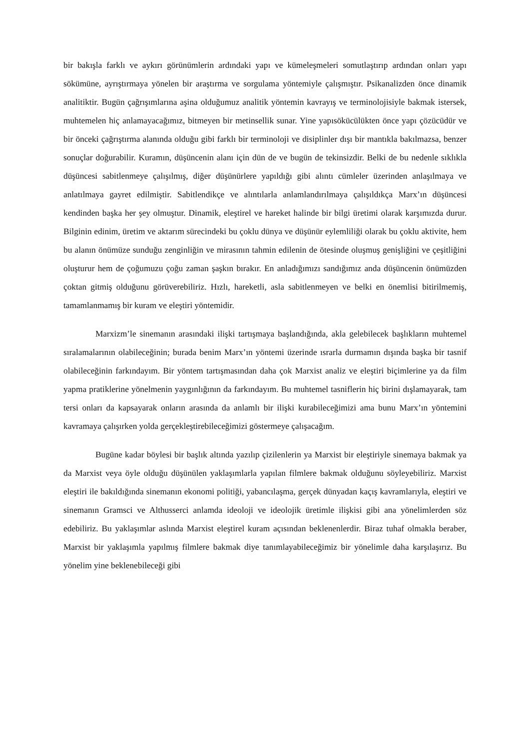bir bakışla farklı ve aykırı görünümlerin ardındaki yapı ve kümeleşmeleri somutlaştırıp ardından onları yapı sökümüne, ayrıştırmaya yönelen bir araştırma ve sorgulama yöntemiyle çalışmıştır. Psikanalizden önce dinamik analitiktir. Bugün çağrışımlarına aşina olduğumuz analitik yöntemin kavrayış ve terminolojisiyle bakmak istersek, muhtemelen hiç anlamayacağımız, bitmeyen bir metinsellik sunar. Yine yapısökücülükten önce yapı çözücüdür ve bir önceki çağrıştırma alanında olduğu gibi farklı bir terminoloji ve disiplinler dışı bir mantıkla bakılmazsa, benzer sonuçlar doğurabilir. Kuramın, düşüncenin alanı için dün de ve bugün de tekinsizdir. Belki de bu nedenle sıklıkla düşüncesi sabitlenmeye çalışılmış, diğer düşünürlere yapıldığı gibi alıntı cümleler üzerinden anlaşılmaya ve anlatılmaya gayret edilmiştir. Sabitlendikçe ve alıntılarla anlamlandırılmaya çalışıldıkça Marx’ın düşüncesi kendinden başka her şey olmuştur. Dinamik, eleştirel ve hareket halinde bir bilgi üretimi olarak karşımızda durur. Bilginin edinim, üretim ve aktarım sürecindeki bu çoklu dünya ve düşünür eylemliliği olarak bu çoklu aktivite, hem bu alanın önümüze sunduğu zenginliğin ve mirasının tahmin edilenin de ötesinde oluşmuş genişliğini ve çeşitliğini oluşturur hem de çoğumuzu çoğu zaman şaşkın bırakır. En anladığımızı sandığımız anda düşüncenin önümüzden çoktan gitmiş olduğunu görüverebiliriz. Hızlı, hareketli, asla sabitlenmeyen ve belki en önemlisi bitirilmemiş, tamamlanmamış bir kuram ve eleştiri yöntemidir.
Marxizm’le sinemanın arasındaki ilişki tartışmaya başlandığında, akla gelebilecek başlıkların muhtemel sıralamalarının olabileceğinin; burada benim Marx’ın yöntemi üzerinde ısrarla durmamın dışında başka bir tasnif olabileceğinin farkındayım. Bir yöntem tartışmasından daha çok Marxist analiz ve eleştiri biçimlerine ya da film yapma pratiklerine yönelmenin yaygınlığının da farkındayım. Bu muhtemel tasniflerin hiç birini dışlamayarak, tam tersi onları da kapsayarak onların arasında da anlamlı bir ilişki kurabileceğimizi ama bunu Marx’ın yöntemini kavramaya çalışırken yolda gerçekleştirebileceğimizi göstermeye çalışacağım.
Bugüne kadar böylesi bir başlık altında yazılıp çizilenlerin ya Marxist bir eleştiriyle sinemaya bakmak ya da Marxist veya öyle olduğu düşünülen yaklaşımlarla yapılan filmlere bakmak olduğunu söyleyebiliriz. Marxist eleştiri ile bakıldığında sinemanın ekonomi politiği, yabancılaşma, gerçek dünyadan kaçış kavramlarıyla, eleştiri ve sinemanın Gramsci ve Althusserci anlamda ideoloji ve ideolojik üretimle ilişkisi gibi ana yönelimlerden söz edebiliriz. Bu yaklaşımlar aslında Marxist eleştirel kuram açısından beklenenlerdir. Biraz tuhaf olmakla beraber, Marxist bir yaklaşımla yapılmış filmlere bakmak diye tanımlayabileceğimiz bir yönelimle daha karşılaşırız. Bu yönelim yine beklenebileceği gibi